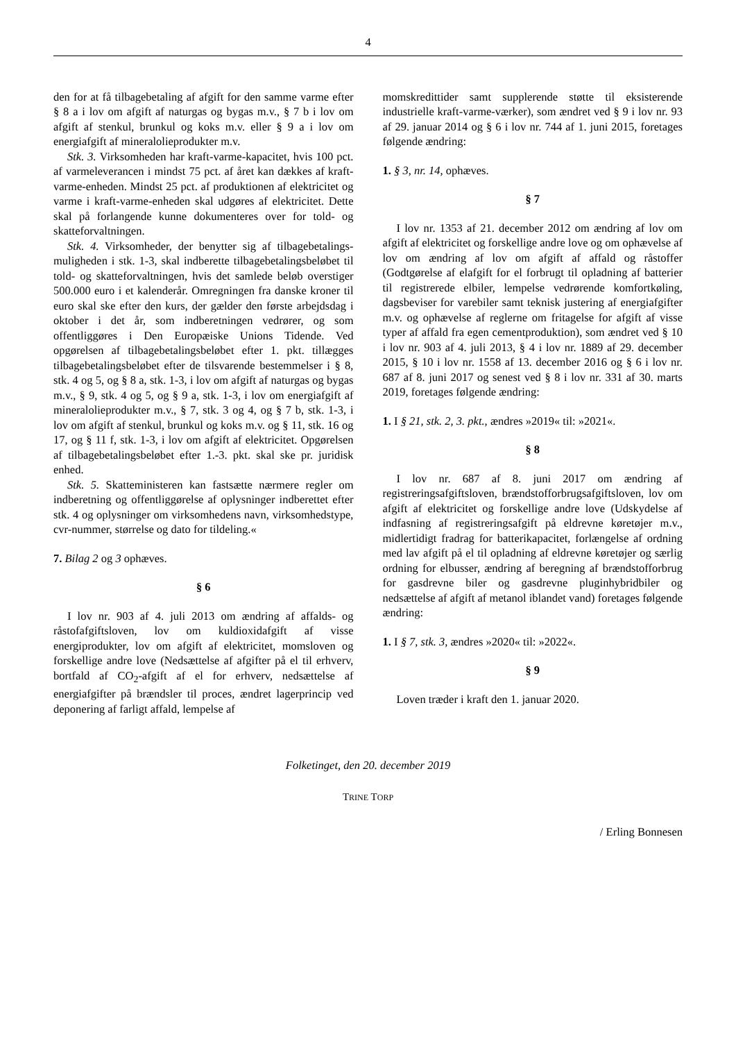4
den for at få tilbagebetaling af afgift for den samme varme efter § 8 a i lov om afgift af naturgas og bygas m.v., § 7 b i lov om afgift af stenkul, brunkul og koks m.v. eller § 9 a i lov om energiafgift af mineralolieprodukter m.v.
Stk. 3. Virksomheden har kraft-varme-kapacitet, hvis 100 pct. af varmeleverancen i mindst 75 pct. af året kan dækkes af kraft-varme-enheden. Mindst 25 pct. af produktionen af elektricitet og varme i kraft-varme-enheden skal udgøres af elektricitet. Dette skal på forlangende kunne dokumenteres over for told- og skatteforvaltningen.
Stk. 4. Virksomheder, der benytter sig af tilbagebetalings-muligheden i stk. 1-3, skal indberette tilbagebetalingsbeløbet til told- og skatteforvaltningen, hvis det samlede beløb overstiger 500.000 euro i et kalenderår. Omregningen fra danske kroner til euro skal ske efter den kurs, der gælder den første arbejdsdag i oktober i det år, som indberetningen vedrører, og som offentliggøres i Den Europæiske Unions Tidende. Ved opgørelsen af tilbagebetalingsbeløbet efter 1. pkt. tillægges tilbagebetalingsbeløbet efter de tilsvarende bestemmelser i § 8, stk. 4 og 5, og § 8 a, stk. 1-3, i lov om afgift af naturgas og bygas m.v., § 9, stk. 4 og 5, og § 9 a, stk. 1-3, i lov om energiafgift af mineralolieprodukter m.v., § 7, stk. 3 og 4, og § 7 b, stk. 1-3, i lov om afgift af stenkul, brunkul og koks m.v. og § 11, stk. 16 og 17, og § 11 f, stk. 1-3, i lov om afgift af elektricitet. Opgørelsen af tilbagebetalingsbeløbet efter 1.-3. pkt. skal ske pr. juridisk enhed.
Stk. 5. Skatteministeren kan fastsætte nærmere regler om indberetning og offentliggørelse af oplysninger indberettet efter stk. 4 og oplysninger om virksomhedens navn, virksomhedstype, cvr-nummer, størrelse og dato for tildeling.«
7. Bilag 2 og 3 ophæves.
§ 6
I lov nr. 903 af 4. juli 2013 om ændring af affalds- og råstofafgiftsloven, lov om kuldioxidafgift af visse energiprodukter, lov om afgift af elektricitet, momsloven og forskellige andre love (Nedsættelse af afgifter på el til erhverv, bortfald af CO<sub>2</sub>-afgift af el for erhverv, nedsættelse af energiafgifter på brændsler til proces, ændret lagerprincip ved deponering af farligt affald, lempelse af
momskredittider samt supplerende støtte til eksisterende industrielle kraft-varme-værker), som ændret ved § 9 i lov nr. 93 af 29. januar 2014 og § 6 i lov nr. 744 af 1. juni 2015, foretages følgende ændring:
1. § 3, nr. 14, ophæves.
§ 7
I lov nr. 1353 af 21. december 2012 om ændring af lov om afgift af elektricitet og forskellige andre love og om ophævelse af lov om ændring af lov om afgift af affald og råstoffer (Godtgørelse af elafgift for el forbrugt til opladning af batterier til registrerede elbiler, lempelse vedrørende komfortkøling, dagsbeviser for varebiler samt teknisk justering af energiafgifter m.v. og ophævelse af reglerne om fritagelse for afgift af visse typer af affald fra egen cementproduktion), som ændret ved § 10 i lov nr. 903 af 4. juli 2013, § 4 i lov nr. 1889 af 29. december 2015, § 10 i lov nr. 1558 af 13. december 2016 og § 6 i lov nr. 687 af 8. juni 2017 og senest ved § 8 i lov nr. 331 af 30. marts 2019, foretages følgende ændring:
1. I § 21, stk. 2, 3. pkt., ændres »2019« til: »2021«.
§ 8
I lov nr. 687 af 8. juni 2017 om ændring af registreringsafgiftsloven, brændstofforbrugsafgiftsloven, lov om afgift af elektricitet og forskellige andre love (Udskydelse af indfasning af registreringsafgift på eldrevne køretøjer m.v., midlertidigt fradrag for batterikapacitet, forlængelse af ordning med lav afgift på el til opladning af eldrevne køretøjer og særlig ordning for elbusser, ændring af beregning af brændstofforbrug for gasdrevne biler og gasdrevne pluginhybridbiler og nedsættelse af afgift af metanol iblandet vand) foretages følgende ændring:
1. I § 7, stk. 3, ændres »2020« til: »2022«.
§ 9
Loven træder i kraft den 1. januar 2020.
Folketinget, den 20. december 2019
TRINE TORP
/ Erling Bonnesen